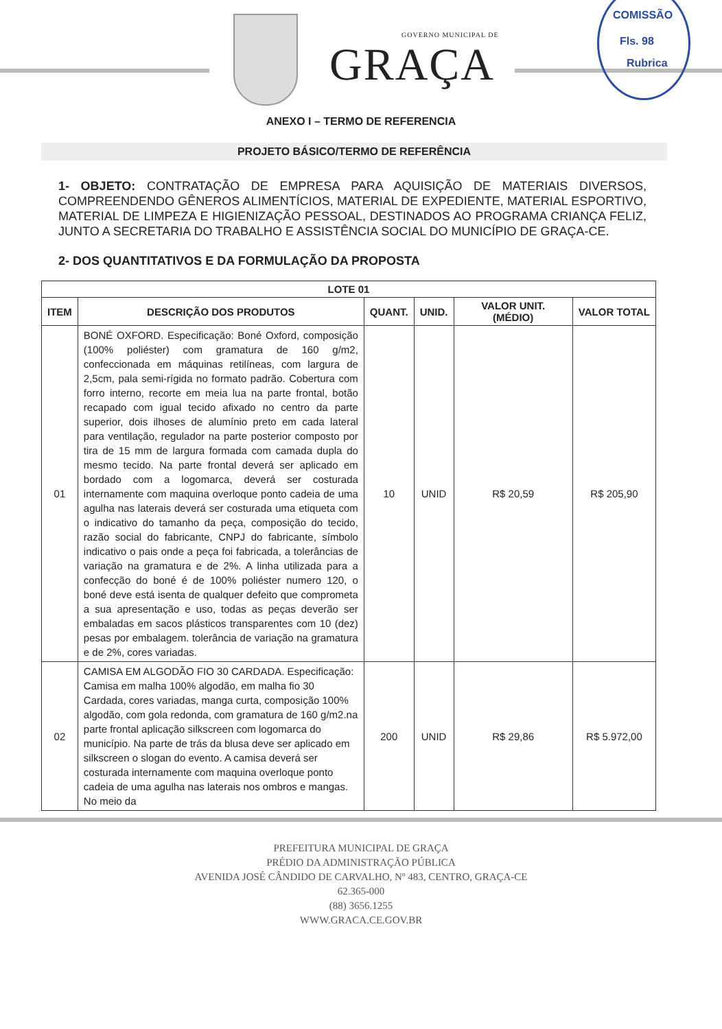GOVERNO MUNICIPAL DE
GRAÇA
COMISSÃO
Fls. 98
Rubrica
ANEXO I – TERMO DE REFERENCIA
PROJETO BÁSICO/TERMO DE REFERÊNCIA
1- OBJETO: CONTRATAÇÃO DE EMPRESA PARA AQUISIÇÃO DE MATERIAIS DIVERSOS, COMPREENDENDO GÊNEROS ALIMENTÍCIOS, MATERIAL DE EXPEDIENTE, MATERIAL ESPORTIVO, MATERIAL DE LIMPEZA E HIGIENIZAÇÃO PESSOAL, DESTINADOS AO PROGRAMA CRIANÇA FELIZ, JUNTO A SECRETARIA DO TRABALHO E ASSISTÊNCIA SOCIAL DO MUNICÍPIO DE GRAÇA-CE.
2- DOS QUANTITATIVOS E DA FORMULAÇÃO DA PROPOSTA
| LOTE 01 | | | | | |
| --- | --- | --- | --- | --- | --- |
| ITEM | DESCRIÇÃO DOS PRODUTOS | QUANT. | UNID. | VALOR UNIT. (MÉDIO) | VALOR TOTAL |
| 01 | BONÉ OXFORD. Especificação: Boné Oxford, composição (100% poliéster) com gramatura de 160 g/m2, confeccionada em máquinas retilíneas, com largura de 2,5cm, pala semi-rígida no formato padrão. Cobertura com forro interno, recorte em meia lua na parte frontal, botão recapado com igual tecido afixado no centro da parte superior, dois ilhoses de alumínio preto em cada lateral para ventilação, regulador na parte posterior composto por tira de 15 mm de largura formada com camada dupla do mesmo tecido. Na parte frontal deverá ser aplicado em bordado com a logomarca, deverá ser costurada internamente com maquina overloque ponto cadeia de uma agulha nas laterais deverá ser costurada uma etiqueta com o indicativo do tamanho da peça, composição do tecido, razão social do fabricante, CNPJ do fabricante, símbolo indicativo o pais onde a peça foi fabricada, a tolerâncias de variação na gramatura e de 2%. A linha utilizada para a confecção do boné é de 100% poliéster numero 120, o boné deve está isenta de qualquer defeito que comprometa a sua apresentação e uso, todas as peças deverão ser embaladas em sacos plásticos transparentes com 10 (dez) pesas por embalagem. tolerância de variação na gramatura e de 2%, cores variadas. | 10 | UNID | R$ 20,59 | R$ 205,90 |
| 02 | CAMISA EM ALGODÃO FIO 30 CARDADA. Especificação: Camisa em malha 100% algodão, em malha fio 30 Cardada, cores variadas, manga curta, composição 100% algodão, com gola redonda, com gramatura de 160 g/m2.na parte frontal aplicação silkscreen com logomarca do município. Na parte de trás da blusa deve ser aplicado em silkscreen o slogan do evento. A camisa deverá ser costurada internamente com maquina overloque ponto cadeia de uma agulha nas laterais nos ombros e mangas. No meio da | 200 | UNID | R$ 29,86 | R$ 5.972,00 |
PREFEITURA MUNICIPAL DE GRAÇA
PRÉDIO DA ADMINISTRAÇÃO PÚBLICA
AVENIDA JOSÉ CÂNDIDO DE CARVALHO, Nº 483, CENTRO, GRAÇA-CE
62.365-000
(88) 3656.1255
WWW.GRACA.CE.GOV.BR